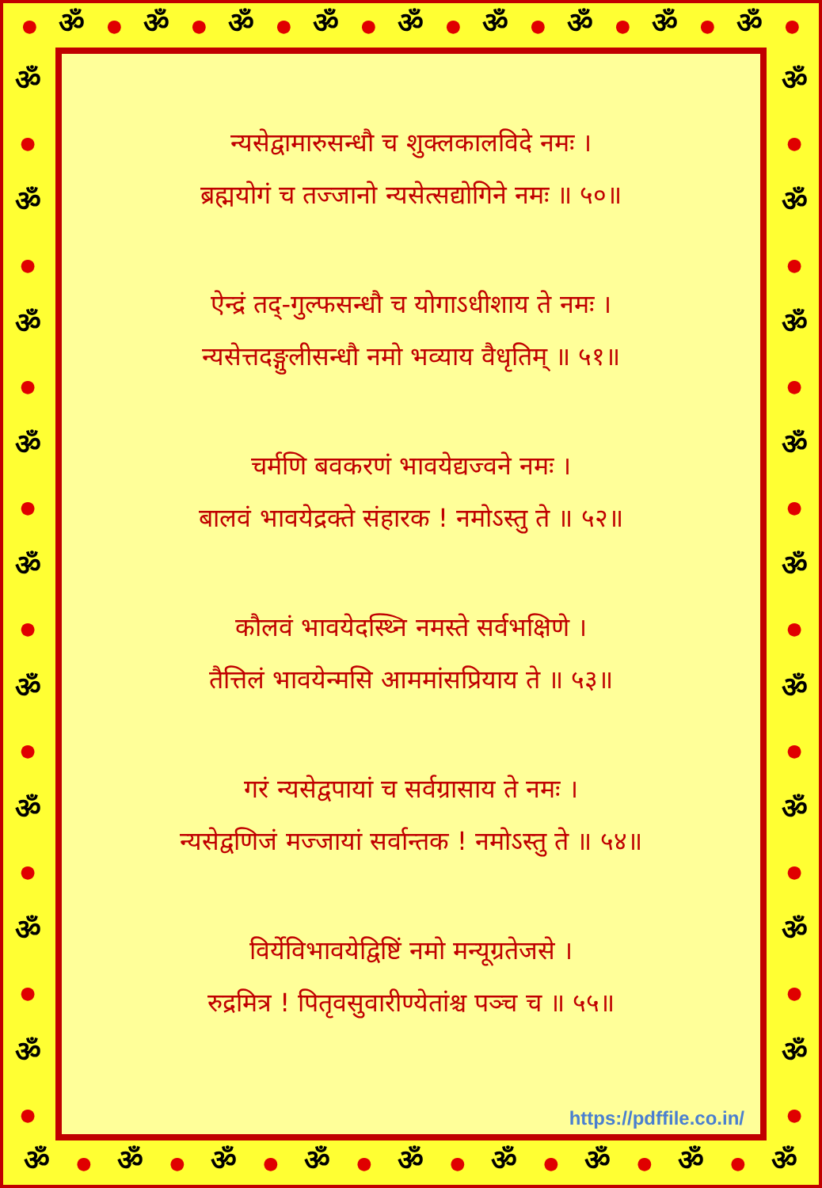● ॐ ● ॐ ● ॐ ● ॐ ● ॐ ● ॐ ● ॐ ● ॐ ● ॐ ●
ॐ
●
ॐ
●
ॐ
●
ॐ
●
ॐ
●
ॐ
●
ॐ
●
ॐ
●
ॐ
●
न्यसेद्वामारुसन्धौ च शुक्लकालविदे नमः ।
ब्रह्मयोगं च तज्जानो न्यसेत्सद्योगिने नमः ॥ ५०॥
ऐन्द्रं तद्-गुल्फसन्धौ च योगाऽधीशाय ते नमः ।
न्यसेत्तदङ्गुलीसन्धौ नमो भव्याय वैधृतिम् ॥ ५१॥
चर्मणि बवकरणं भावयेद्यज्वने नमः ।
बालवं भावयेद्रक्ते संहारक ! नमोऽस्तु ते ॥ ५२॥
कौलवं भावयेदस्थ्नि नमस्ते सर्वभक्षिणे ।
तैत्तिलं भावयेन्मसि आममांसप्रियाय ते ॥ ५३॥
गरं न्यसेद्वपायां च सर्वग्रासाय ते नमः ।
न्यसेद्वणिजं मज्जायां सर्वान्तक ! नमोऽस्तु ते ॥ ५४॥
विर्येविभावयेद्विष्टिं नमो मन्यूग्रतेजसे ।
रुद्रमित्र ! पितृवसुवारीण्येतांश्च पञ्च च ॥ ५५॥
https://pdffile.co.in/
ॐ
●
ॐ
●
ॐ
●
ॐ
●
ॐ
●
ॐ
●
ॐ
●
ॐ
●
ॐ
●
ॐ ● ॐ ● ॐ ● ॐ ● ॐ ● ॐ ● ॐ ● ॐ ● ॐ